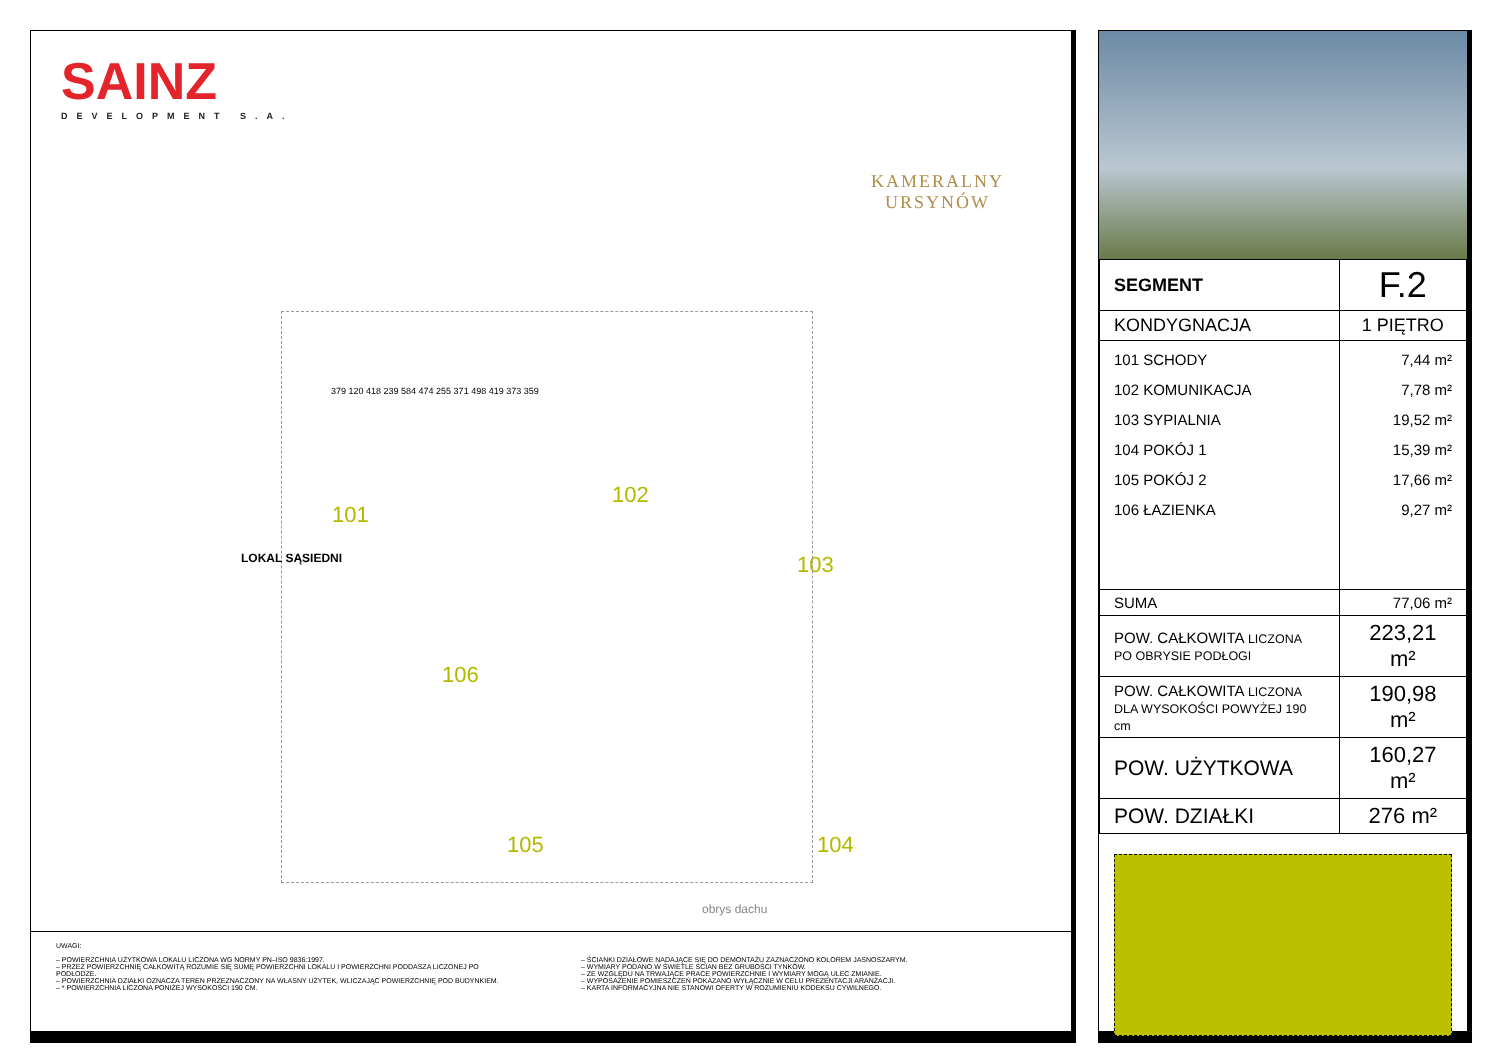SAINZ
DEVELOPMENT S.A.
KAMERALNY
URSYNÓW
101
102
103
104 105
106
obrys dachu
LOKAL SĄSIEDNI
379 120 418 239 584 474 255 371 498 419 373 359
UWAGI:
– POWIERZCHNIA UŻYTKOWA LOKALU LICZONA WG NORMY PN–ISO 9836:1997.
– PRZEZ POWIERZCHNIĘ CAŁKOWITĄ ROZUMIE SIĘ SUMĘ POWIERZCHNI LOKALU I POWIERZCHNI PODDASZA LICZONEJ PO PODŁODZE.
– POWIERZCHNIA DZIAŁKI OZNACZA TEREN PRZEZNACZONY NA WŁASNY UŻYTEK, WLICZAJĄC POWIERZCHNIĘ POD BUDYNKIEM.
– * POWIERZCHNIA LICZONA PONIŻEJ WYSOKOŚCI 190 CM.
– ŚCIANKI DZIAŁOWE NADAJĄCE SIĘ DO DEMONTAŻU ZAZNACZONO KOLOREM JASNOSZARYM.
– WYMIARY PODANO W ŚWIETLE ŚCIAN BEZ GRUBOŚCI TYNKÓW.
– ZE WZGLĘDU NA TRWAJĄCE PRACE POWIERZCHNIE I WYMIARY MOGĄ ULEC ZMIANIE.
– WYPOSAŻENIE POMIESZCZEŃ POKAZANO WYŁĄCZNIE W CELU PREZENTACJI ARANŻACJI.
– KARTA INFORMACYJNA NIE STANOWI OFERTY W ROZUMIENIU KODEKSU CYWILNEGO.
| SEGMENT | F.2 |
| KONDYGNACJA | 1 PIĘTRO |
| 101 SCHODY 102 KOMUNIKACJA 103 SYPIALNIA 104 POKÓJ 1 105 POKÓJ 2 106 ŁAZIENKA | 7,44 m² 7,78 m² 19,52 m² 15,39 m² 17,66 m² 9,27 m² |
| SUMA | 77,06 m² |
| POW. CAŁKOWITA LICZONA PO OBRYSIE PODŁOGI | 223,21 m² |
| POW. CAŁKOWITA LICZONA DLA WYSOKOŚCI POWYŻEJ 190 cm | 190,98 m² |
| POW. UŻYTKOWA | 160,27 m² |
| POW. DZIAŁKI | 276 m² |